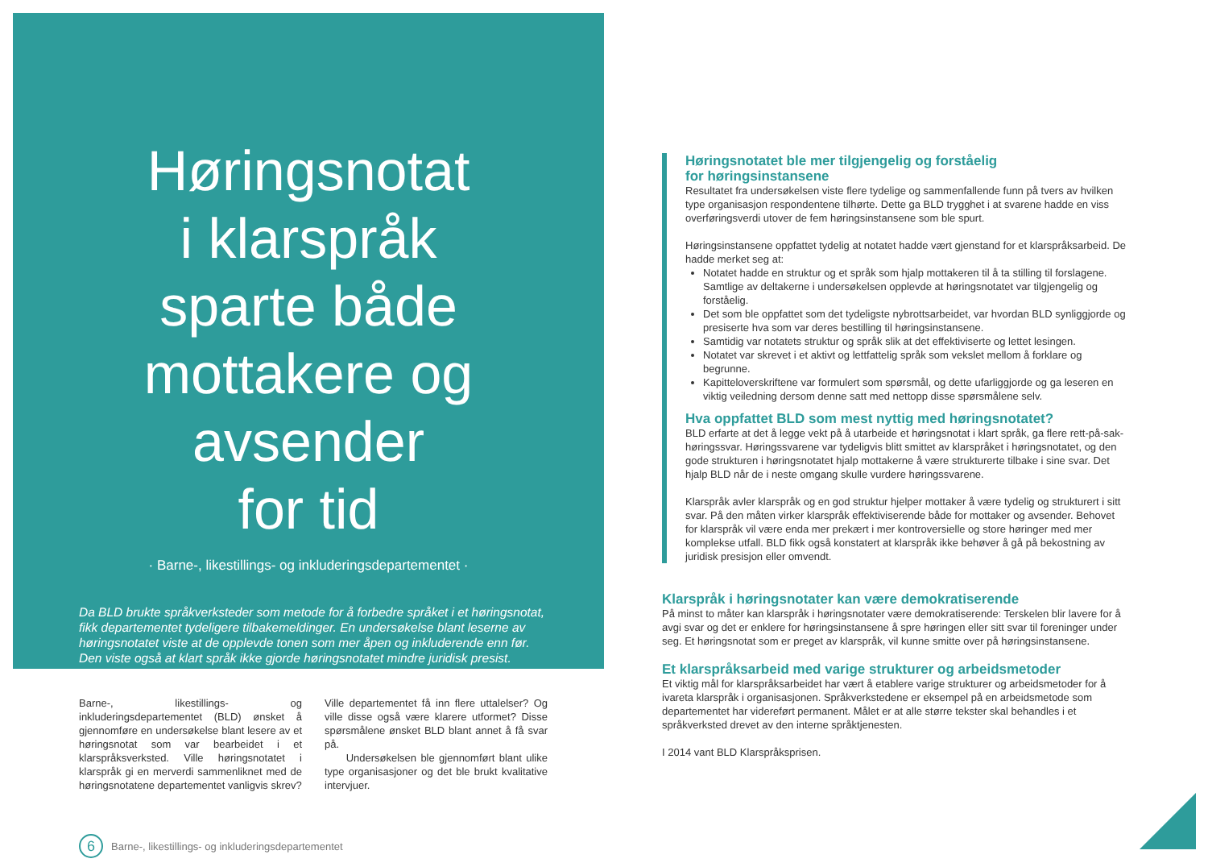Høringsnotat
i klarspråk
sparte både
mottakere og
avsender
for tid
· Barne-, likestillings- og inkluderingsdepartementet ·
Da BLD brukte språkverksteder som metode for å forbedre språket i et høringsnotat, fikk departementet tydeligere tilbakemeldinger. En undersøkelse blant leserne av høringsnotatet viste at de opplevde tonen som mer åpen og inkluderende enn før. Den viste også at klart språk ikke gjorde høringsnotatet mindre juridisk presist.
Barne-, likestillings- og inkluderingsdepartementet (BLD) ønsket å gjennomføre en undersøkelse blant lesere av et høringsnotat som var bearbeidet i et klarspråksverksted. Ville høringsnotatet i klarspråk gi en merverdi sammenliknet med de høringsnotatene departementet vanligvis skrev?
Ville departementet få inn flere uttalelser? Og ville disse også være klarere utformet? Disse spørsmålene ønsket BLD blant annet å få svar på.
Undersøkelsen ble gjennomført blant ulike type organisasjoner og det ble brukt kvalitative intervjuer.
6 Barne-, likestillings- og inkluderingsdepartementet
Høringsnotatet ble mer tilgjengelig og forståelig
for høringsinstansene
Resultatet fra undersøkelsen viste flere tydelige og sammenfallende funn på tvers av hvilken type organisasjon respondentene tilhørte. Dette ga BLD trygghet i at svarene hadde en viss overføringsverdi utover de fem høringsinstansene som ble spurt.
Høringsinstansene oppfattet tydelig at notatet hadde vært gjenstand for et klarspråksarbeid. De hadde merket seg at:
Notatet hadde en struktur og et språk som hjalp mottakeren til å ta stilling til forslagene. Samtlige av deltakerne i undersøkelsen opplevde at høringsnotatet var tilgjengelig og forståelig.
Det som ble oppfattet som det tydeligste nybrottsarbeidet, var hvordan BLD synliggjorde og presiserte hva som var deres bestilling til høringsinstansene.
Samtidig var notatets struktur og språk slik at det effektiviserte og lettet lesingen.
Notatet var skrevet i et aktivt og lettfattelig språk som vekslet mellom å forklare og begrunne.
Kapitteloverskriftene var formulert som spørsmål, og dette ufarliggjorde og ga leseren en viktig veiledning dersom denne satt med nettopp disse spørsmålene selv.
Hva oppfattet BLD som mest nyttig med høringsnotatet?
BLD erfarte at det å legge vekt på å utarbeide et høringsnotat i klart språk, ga flere rett-på-sak-høringssvar. Høringssvarene var tydeligvis blitt smittet av klarspråket i høringsnotatet, og den gode strukturen i høringsnotatet hjalp mottakerne å være strukturerte tilbake i sine svar. Det hjalp BLD når de i neste omgang skulle vurdere høringssvarene.
Klarspråk avler klarspråk og en god struktur hjelper mottaker å være tydelig og strukturert i sitt svar. På den måten virker klarspråk effektiviserende både for mottaker og avsender. Behovet for klarspråk vil være enda mer prekært i mer kontroversielle og store høringer med mer komplekse utfall. BLD fikk også konstatert at klarspråk ikke behøver å gå på bekostning av juridisk presisjon eller omvendt.
Klarspråk i høringsnotater kan være demokratiserende
På minst to måter kan klarspråk i høringsnotater være demokratiserende: Terskelen blir lavere for å avgi svar og det er enklere for høringsinstansene å spre høringen eller sitt svar til foreninger under seg. Et høringsnotat som er preget av klarspråk, vil kunne smitte over på høringsinstansene.
Et klarspråksarbeid med varige strukturer og arbeidsmetoder
Et viktig mål for klarspråksarbeidet har vært å etablere varige strukturer og arbeidsmetoder for å ivareta klarspråk i organisasjonen. Språkverkstedene er eksempel på en arbeidsmetode som departementet har videreført permanent. Målet er at alle større tekster skal behandles i et språkverksted drevet av den interne språktjenesten.
I 2014 vant BLD Klarspråksprisen.